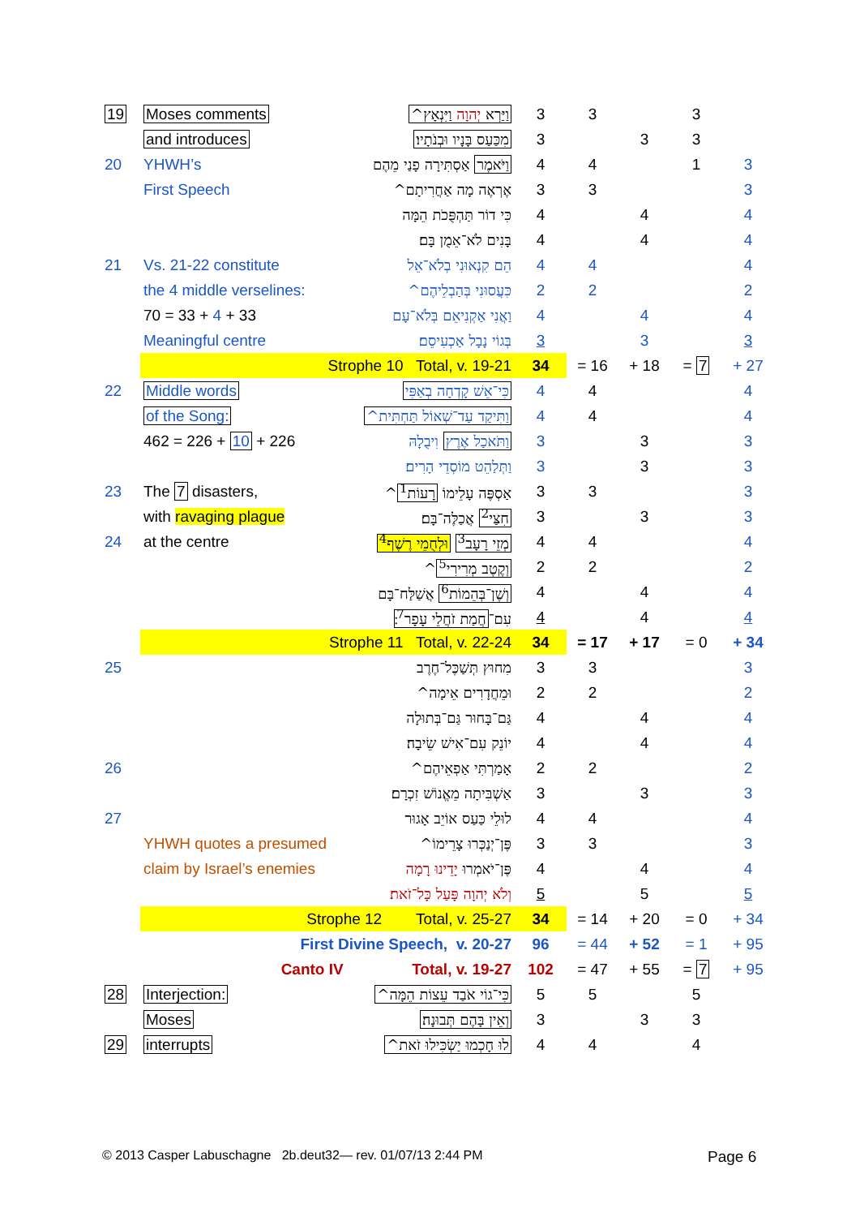| 19 | Moses comments | וַיַּרְא יְהוָה וַיִּנְאָץ^ | 3 | 3 | | 3 | |
| | and introduces | מִכַּעַס בָּנָיו וּבְנֹתָיו׃ | 3 | | 3 | 3 | |
| 20 | YHWH’s | וַיֹּאמֶר אַסְתִּירָה פָנַי מֵהֶם | 4 | 4 | | 1 | 3 |
| | First Speech | אֶרְאֶה מָה אַחֲרִיתָם^ | 3 | 3 | | | 3 |
| | | כִּי דוֹר תַּהְפֻּכֹת הֵמָּה | 4 | | 4 | | 4 |
| | | בָּנִים לֹא־אֵמֻן בָּם׃ | 4 | | 4 | | 4 |
| 21 | Vs. 21-22 constitute | הֵם קִנְאוּנִי בְלֹא־אֵל | 4 | 4 | | | 4 |
| | the 4 middle verselines: | כִּעֲסוּנִי בְּהַבְלֵיהֶם^ | 2 | 2 | | | 2 |
| | 70 = 33 + 4 + 33 | וַאֲנִי אַקְנִיאֵם בְּלֹא־עָם | 4 | | 4 | | 4 |
| | Meaningful centre | בְּגוֹי נָבָל אַכְעִיסֵם׃ | 3 | | 3 | | 3 |
| | Strophe 10 Total, v. 19-21 | | 34 | = 16 | + 18 | = 7 | + 27 |
| 22 | Middle words | כִּי־אֵשׁ קָדְחָה בְאַפִּי | 4 | 4 | | | 4 |
| | of the Song: | וַתִּיקַד עַד־שְׁאוֹל תַּחְתִּית^ | 4 | 4 | | | 4 |
| | 462 = 226 + 10 + 226 | וַתֹּאכַל אֶרֶץ וִיבֻלָהּ | 3 | | 3 | | 3 |
| | | וַתְּלַהֵט מוֹסְדֵי הָרִים׃ | 3 | | 3 | | 3 |
| 23 | The 7 disasters, | אַסְפֶּה עָלֵימוֹ רָעוֹת<sup>1</sup> ^ | 3 | 3 | | | 3 |
| | with ravaging plague | חִצַּי<sup>2</sup> אֲכַלֶּה־בָּם׃ | 3 | | 3 | | 3 |
| 24 | at the centre | מְזֵי רָעָב<sup>3</sup> וּלְחֻמֵי רֶשֶׁף<sup>4</sup> | 4 | 4 | | | 4 |
| | | וְקֶטֶב מְרִירִי<sup>5</sup> ^ | 2 | 2 | | | 2 |
| | | וְשֶׁן־בְּהֵמוֹת<sup>6</sup> אֲשַׁלַּח־בָּם | 4 | | 4 | | 4 |
| | | עִם־ חֲמַת זֹחֲלֵי עָפָר<sup>7</sup> ׃ | 4 | | 4 | | 4 |
| | Strophe 11 Total, v. 22-24 | | 34 | = 17 | + 17 | = 0 | + 34 |
| 25 | | מִחוּץ תְּשַׁכֶּל־חֶרֶב | 3 | 3 | | | 3 |
| | | וּמֵחֲדָרִים אֵימָה^ | 2 | 2 | | | 2 |
| | | גַּם־בָּחוּר גַּם־בְּתוּלָה | 4 | | 4 | | 4 |
| | | יוֹנֵק עִם־אִישׁ שֵׂיבָה׃ | 4 | | 4 | | 4 |
| 26 | | אָמַרְתִּי אַפְאֵיהֶם^ | 2 | 2 | | | 2 |
| | | אַשְׁבִּיתָה מֵאֱנוֹשׁ זִכְרָם׃ | 3 | | 3 | | 3 |
| 27 | | לוּלֵי כַּעַס אוֹיֵב אָגוּר | 4 | 4 | | | 4 |
| | YHWH quotes a presumed | פֶּן־יְנַכְּרוּ צָרֵימוֹ^ | 3 | 3 | | | 3 |
| | claim by Israel’s enemies | פֶּן־יֹאמְרוּ יָדֵינוּ רָמָה | 4 | | 4 | | 4 |
| | | וְלֹא יְהוָה פָּעַל כָּל־זֹאת׃ | 5 | | 5 | | 5 |
| | Strophe 12 Total, v. 25-27 | | 34 | = 14 | + 20 | = 0 | + 34 |
| | First Divine Speech, v. 20-27 | | 96 | = 44 | + 52 | = 1 | + 95 |
| | Canto IV Total, v. 19-27 | | 102 | = 47 | + 55 | = 7 | + 95 |
| 28 | Interjection: | כִּי־גוֹי אֹבַד עֵצוֹת הֵמָּה^ | 5 | 5 | | 5 | |
| | Moses | וְאֵין בָּהֶם תְּבוּנָה׃ | 3 | | 3 | 3 | |
| 29 | interrupts | לוּ חָכְמוּ יַשְׂכִּילוּ זֹאת^ | 4 | 4 | | 4 | |
© 2013 Casper Labuschagne 2b.deut32— rev. 01/07/13 2:44 PM
Page 6